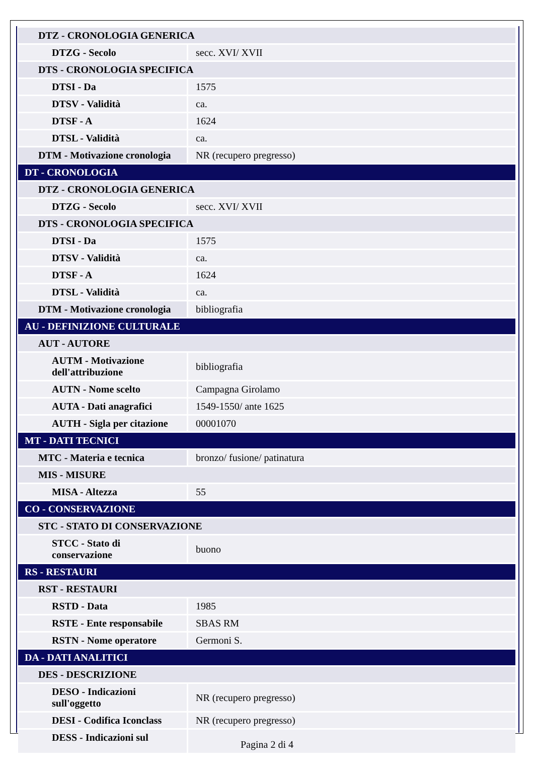| DTZ - CRONOLOGIA GENERICA | |
| DTZG - Secolo | secc. XVI/ XVII |
| DTS - CRONOLOGIA SPECIFICA | |
| DTSI - Da | 1575 |
| DTSV - Validità | ca. |
| DTSF - A | 1624 |
| DTSL - Validità | ca. |
| DTM - Motivazione cronologia | NR (recupero pregresso) |
| DT - CRONOLOGIA | |
| DTZ - CRONOLOGIA GENERICA | |
| DTZG - Secolo | secc. XVI/ XVII |
| DTS - CRONOLOGIA SPECIFICA | |
| DTSI - Da | 1575 |
| DTSV - Validità | ca. |
| DTSF - A | 1624 |
| DTSL - Validità | ca. |
| DTM - Motivazione cronologia | bibliografia |
| AU - DEFINIZIONE CULTURALE | |
| AUT - AUTORE | |
| AUTM - Motivazione dell'attribuzione | bibliografia |
| AUTN - Nome scelto | Campagna Girolamo |
| AUTA - Dati anagrafici | 1549-1550/ ante 1625 |
| AUTH - Sigla per citazione | 00001070 |
| MT - DATI TECNICI | |
| MTC - Materia e tecnica | bronzo/ fusione/ patinatura |
| MIS - MISURE | |
| MISA - Altezza | 55 |
| CO - CONSERVAZIONE | |
| STC - STATO DI CONSERVAZIONE | |
| STCC - Stato di conservazione | buono |
| RS - RESTAURI | |
| RST - RESTAURI | |
| RSTD - Data | 1985 |
| RSTE - Ente responsabile | SBAS RM |
| RSTN - Nome operatore | Germoni S. |
| DA - DATI ANALITICI | |
| DES - DESCRIZIONE | |
| DESO - Indicazioni sull'oggetto | NR (recupero pregresso) |
| DESI - Codifica Iconclass | NR (recupero pregresso) |
| DESS - Indicazioni sul | |
Pagina 2 di 4